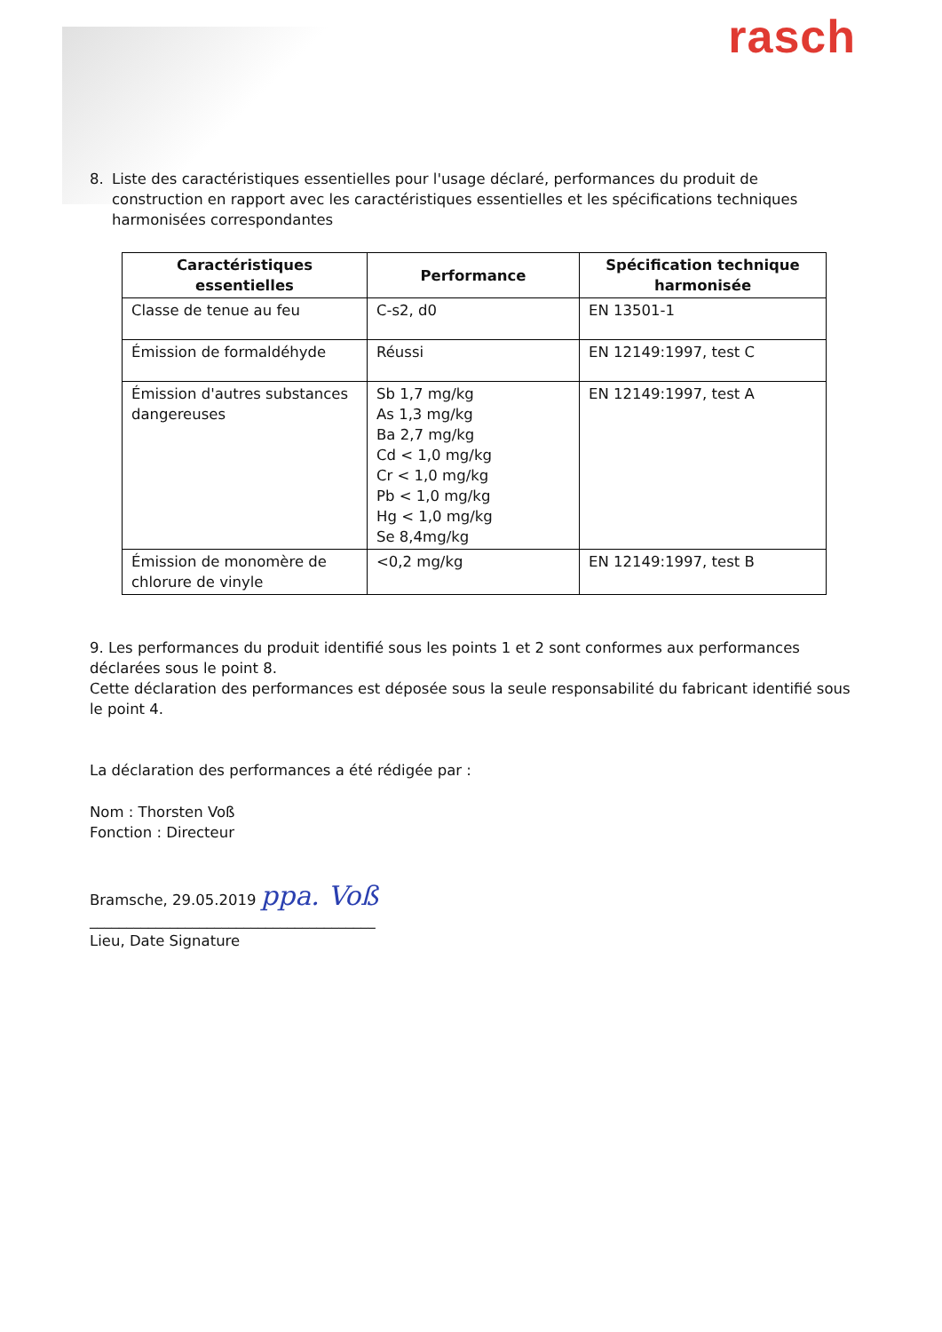rasch
8. Liste des caractéristiques essentielles pour l'usage déclaré, performances du produit de construction en rapport avec les caractéristiques essentielles et les spécifications techniques harmonisées correspondantes
| Caractéristiques essentielles | Performance | Spécification technique harmonisée |
| --- | --- | --- |
| Classe de tenue au feu | C-s2, d0 | EN 13501-1 |
| Émission de formaldéhyde | Réussi | EN 12149:1997, test C |
| Émission d'autres substances dangereuses | Sb 1,7 mg/kg As 1,3 mg/kg Ba 2,7 mg/kg Cd < 1,0 mg/kg Cr < 1,0 mg/kg Pb < 1,0 mg/kg Hg < 1,0 mg/kg Se 8,4mg/kg | EN 12149:1997, test A |
| Émission de monomère de chlorure de vinyle | <0,2 mg/kg | EN 12149:1997, test B |
9. Les performances du produit identifié sous les points 1 et 2 sont conformes aux performances déclarées sous le point 8.
Cette déclaration des performances est déposée sous la seule responsabilité du fabricant identifié sous le point 4.
La déclaration des performances a été rédigée par :
Nom : Thorsten Voß
Fonction : Directeur
Bramsche, 29.05.2019 ppa. Voß
_______________________________________
Lieu, Date Signature